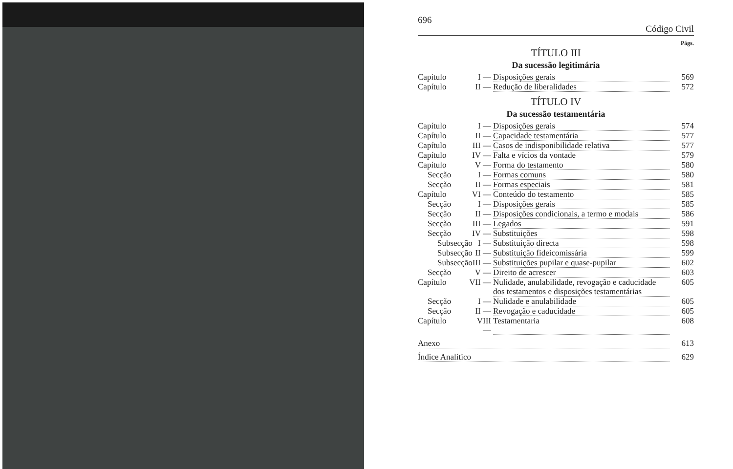696 Código Civil
Págs.
TÍTULO III
Da sucessão legitimária
Capítulo I — Disposições gerais 569
Capítulo II — Redução de liberalidades 572
TÍTULO IV
Da sucessão testamentária
Capítulo I — Disposições gerais 574
Capítulo II — Capacidade testamentária 577
Capítulo III — Casos de indisponibilidade relativa 577
Capítulo IV — Falta e vícios da vontade 579
Capítulo V — Forma do testamento 580
Secção I — Formas comuns 580
Secção II — Formas especiais 581
Capítulo VI — Conteúdo do testamento 585
Secção I — Disposições gerais 585
Secção II — Disposições condicionais, a termo e modais 586
Secção III — Legados 591
Secção IV — Substituições 598
Subsecção I — Substituição directa 598
Subsecção II — Substituição fideicomissária 599
Subsecção III — Substituições pupilar e quase-pupilar 602
Secção V — Direito de acrescer 603
Capítulo VII — Nulidade, anulabilidade, revogação e caducidade dos testamentos e disposições testamentárias 605
Secção I — Nulidade e anulabilidade 605
Secção II — Revogação e caducidade 605
Capítulo VIII — Testamentaria 608
Anexo 613
Índice Analítico 629